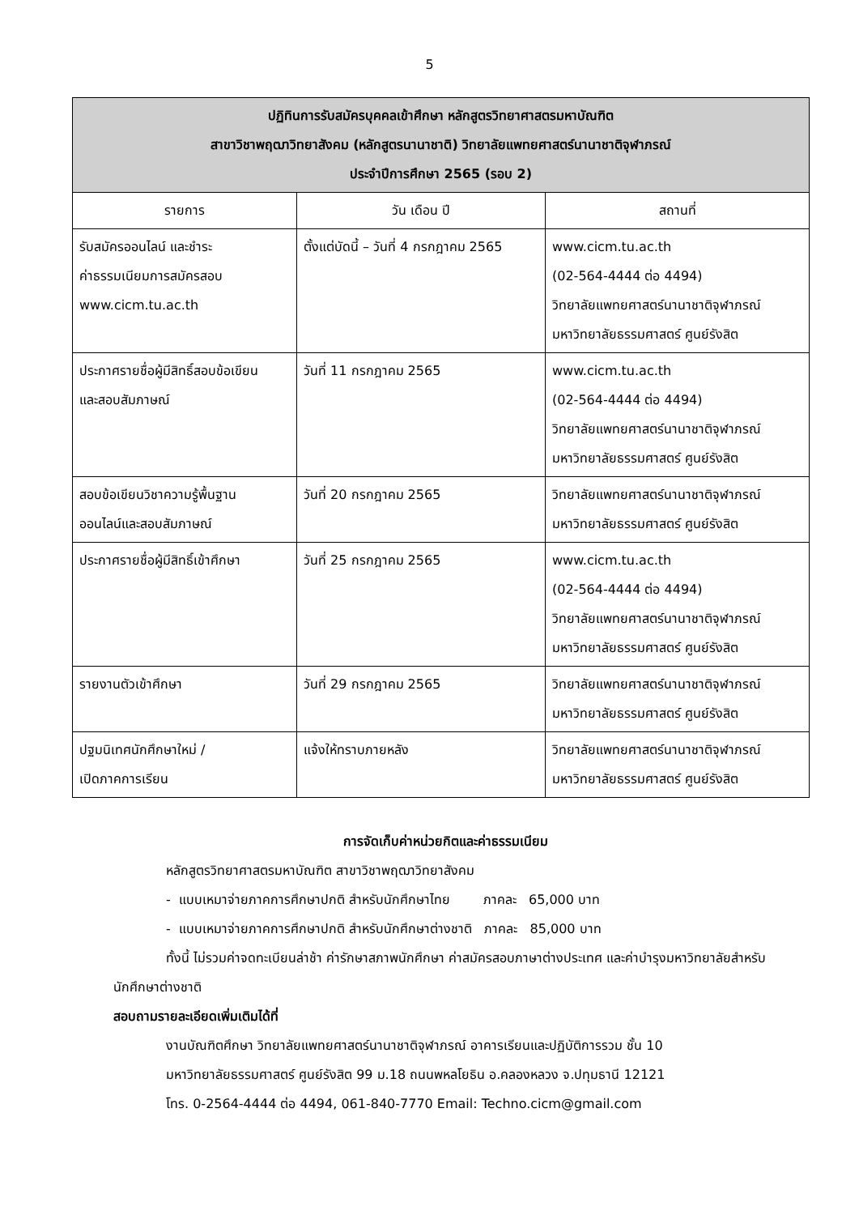5
| ปฏิทินการรับสมัครบุคคลเข้าศึกษา หลักสูตรวิทยาศาสตรมหาบัณฑิต สาขาวิชาพฤฒาวิทยาสังคม (หลักสูตรนานาชาติ) วิทยาลัยแพทยศาสตร์นานาชาติจุฬาภรณ์ ประจำปีการศึกษา 2565 (รอบ 2) | | |
| --- | --- | --- |
| รายการ | วัน เดือน ปี | สถานที่ |
| รับสมัครออนไลน์ และชำระ ค่าธรรมเนียมการสมัครสอบ www.cicm.tu.ac.th | ตั้งแต่บัดนี้ – วันที่ 4 กรกฎาคม 2565 | www.cicm.tu.ac.th (02-564-4444 ต่อ 4494) วิทยาลัยแพทยศาสตร์นานาชาติจุฬาภรณ์ มหาวิทยาลัยธรรมศาสตร์ ศูนย์รังสิต |
| ประกาศรายชื่อผู้มีสิทธิ์สอบข้อเขียน และสอบสัมภาษณ์ | วันที่ 11 กรกฎาคม 2565 | www.cicm.tu.ac.th (02-564-4444 ต่อ 4494) วิทยาลัยแพทยศาสตร์นานาชาติจุฬาภรณ์ มหาวิทยาลัยธรรมศาสตร์ ศูนย์รังสิต |
| สอบข้อเขียนวิชาความรู้พื้นฐาน ออนไลน์และสอบสัมภาษณ์ | วันที่ 20 กรกฎาคม 2565 | วิทยาลัยแพทยศาสตร์นานาชาติจุฬาภรณ์ มหาวิทยาลัยธรรมศาสตร์ ศูนย์รังสิต |
| ประกาศรายชื่อผู้มีสิทธิ์เข้าศึกษา | วันที่ 25 กรกฎาคม 2565 | www.cicm.tu.ac.th (02-564-4444 ต่อ 4494) วิทยาลัยแพทยศาสตร์นานาชาติจุฬาภรณ์ มหาวิทยาลัยธรรมศาสตร์ ศูนย์รังสิต |
| รายงานตัวเข้าศึกษา | วันที่ 29 กรกฎาคม 2565 | วิทยาลัยแพทยศาสตร์นานาชาติจุฬาภรณ์ มหาวิทยาลัยธรรมศาสตร์ ศูนย์รังสิต |
| ปฐมนิเทศนักศึกษาใหม่ / เปิดภาคการเรียน | แจ้งให้ทราบภายหลัง | วิทยาลัยแพทยศาสตร์นานาชาติจุฬาภรณ์ มหาวิทยาลัยธรรมศาสตร์ ศูนย์รังสิต |
การจัดเก็บค่าหน่วยกิตและค่าธรรมเนียม
หลักสูตรวิทยาศาสตรมหาบัณฑิต สาขาวิชาพฤฒาวิทยาสังคม
- แบบเหมาจ่ายภาคการศึกษาปกติ สำหรับนักศึกษาไทย ภาคละ 65,000 บาท
- แบบเหมาจ่ายภาคการศึกษาปกติ สำหรับนักศึกษาต่างชาติ ภาคละ 85,000 บาท
ทั้งนี้ ไม่รวมค่าจดทะเบียนล่าช้า ค่ารักษาสภาพนักศึกษา ค่าสมัครสอบภาษาต่างประเทศ และค่าบำรุงมหาวิทยาลัยสำหรับนักศึกษาต่างชาติ
สอบถามรายละเอียดเพิ่มเติมได้ที่
งานบัณฑิตศึกษา วิทยาลัยแพทยศาสตร์นานาชาติจุฬาภรณ์ อาคารเรียนและปฏิบัติการรวม ชั้น 10
มหาวิทยาลัยธรรมศาสตร์ ศูนย์รังสิต 99 ม.18 ถนนพหลโยธิน อ.คลองหลวง จ.ปทุมธานี 12121
โทร. 0-2564-4444 ต่อ 4494, 061-840-7770 Email: Techno.cicm@gmail.com